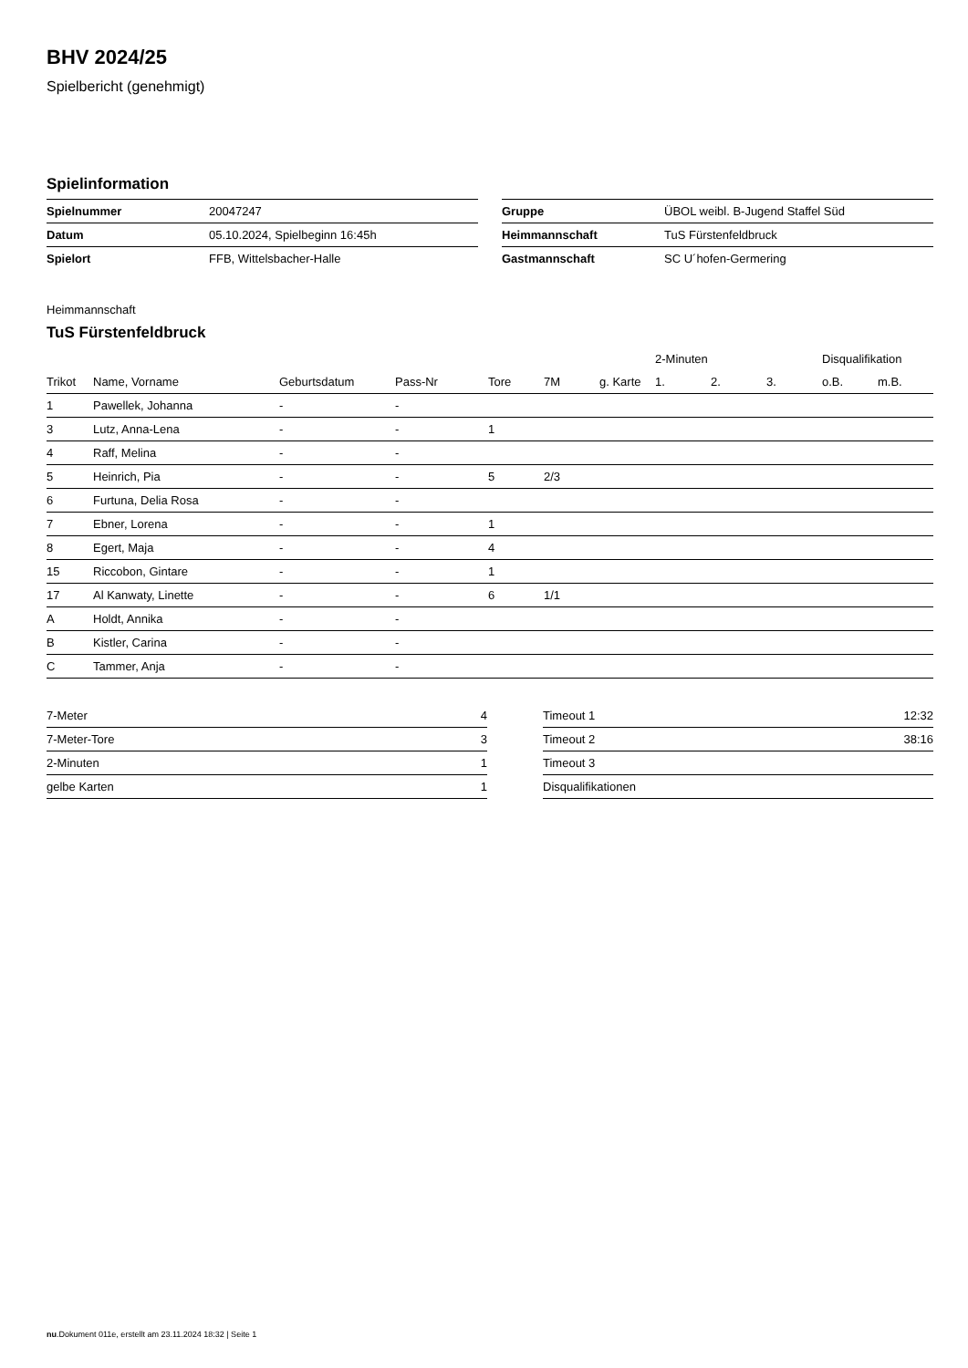BHV 2024/25
Spielbericht (genehmigt)
Spielinformation
| Spielnummer | 20047247 |
| Datum | 05.10.2024, Spielbeginn 16:45h |
| Spielort | FFB, Wittelsbacher-Halle |
| Gruppe | ÜBOL weibl. B-Jugend Staffel Süd |
| Heimmannschaft | TuS Fürstenfeldbruck |
| Gastmannschaft | SC U´hofen-Germering |
Heimmannschaft
TuS Fürstenfeldbruck
| | | | | | | | 2-Minuten | | | Disqualifikation | |
| --- | --- | --- | --- | --- | --- | --- | --- | --- | --- | --- | --- |
| Trikot | Name, Vorname | Geburtsdatum | Pass-Nr | Tore | 7M | g. Karte | 1. | 2. | 3. | o.B. | m.B. |
| 1 | Pawellek, Johanna | - | - | | | | | | | | |
| 3 | Lutz, Anna-Lena | - | - | 1 | | | | | | | |
| 4 | Raff, Melina | - | - | | | | | | | | |
| 5 | Heinrich, Pia | - | - | 5 | 2/3 | | | | | | |
| 6 | Furtuna, Delia Rosa | - | - | | | | | | | | |
| 7 | Ebner, Lorena | - | - | 1 | | | | | | | |
| 8 | Egert, Maja | - | - | 4 | | | | | | | |
| 15 | Riccobon, Gintare | - | - | 1 | | | | | | | |
| 17 | Al Kanwaty, Linette | - | - | 6 | 1/1 | | | | | | |
| A | Holdt, Annika | - | - | | | | | | | | |
| B | Kistler, Carina | - | - | | | | | | | | |
| C | Tammer, Anja | - | - | | | | | | | | |
| 7-Meter | 4 |
| 7-Meter-Tore | 3 |
| 2-Minuten | 1 |
| gelbe Karten | 1 |
| Timeout 1 | 12:32 |
| Timeout 2 | 38:16 |
| Timeout 3 | |
| Disqualifikationen | |
nu.Dokument 011e, erstellt am 23.11.2024 18:32 | Seite 1